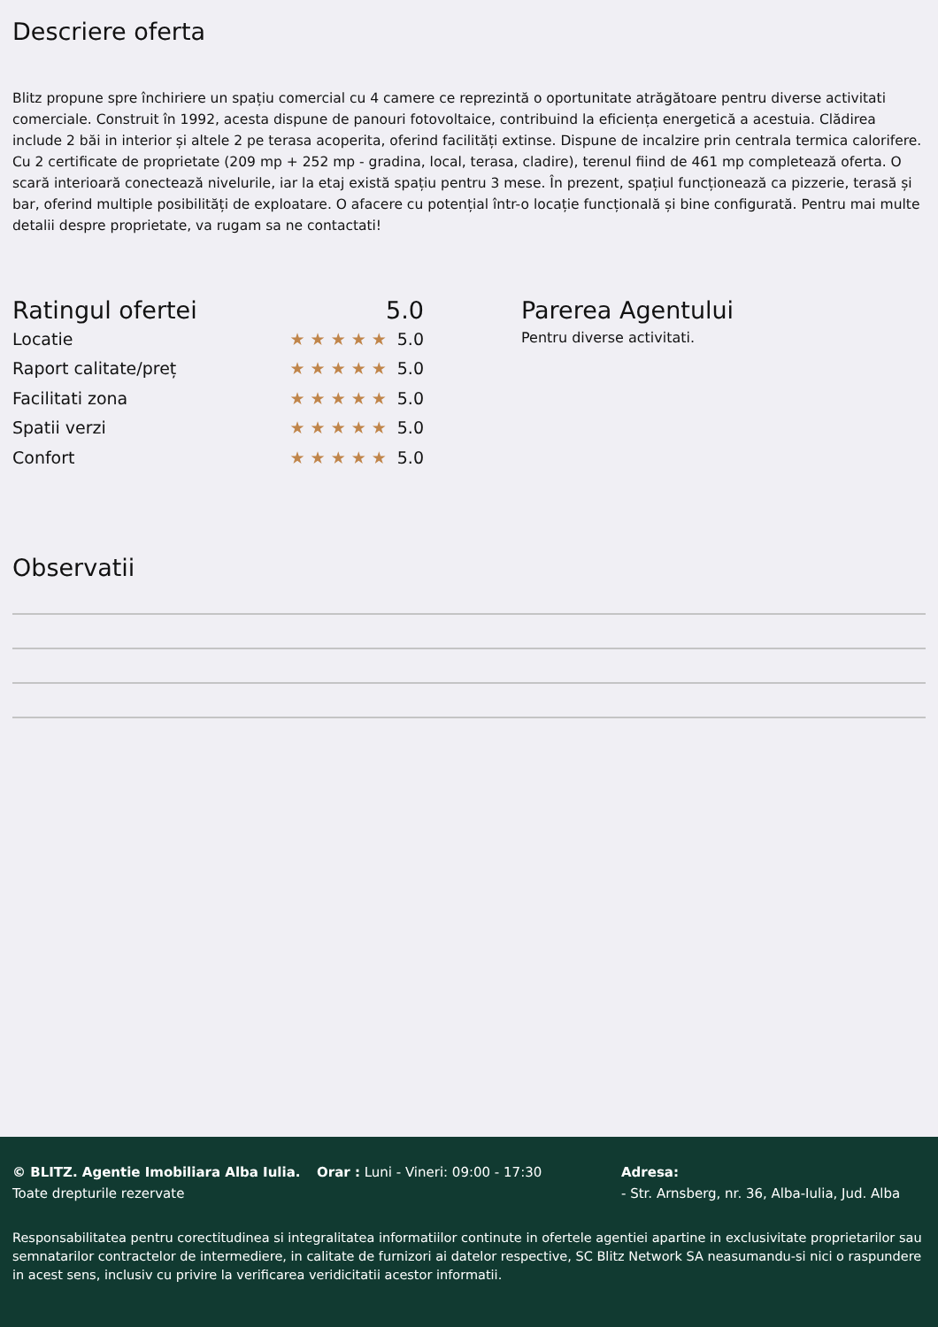Descriere oferta
Blitz propune spre închiriere un spațiu comercial cu 4 camere ce reprezintă o oportunitate atrăgătoare pentru diverse activitati comerciale. Construit în 1992, acesta dispune de panouri fotovoltaice, contribuind la eficiența energetică a acestuia. Clădirea include 2 băi in interior și altele 2 pe terasa acoperita, oferind facilități extinse. Dispune de incalzire prin centrala termica calorifere. Cu 2 certificate de proprietate (209 mp + 252 mp - gradina, local, terasa, cladire), terenul fiind de 461 mp completează oferta. O scară interioară conectează nivelurile, iar la etaj există spațiu pentru 3 mese. În prezent, spațiul funcționează ca pizzerie, terasă și bar, oferind multiple posibilități de exploatare. O afacere cu potențial într-o locație funcțională și bine configurată. Pentru mai multe detalii despre proprietate, va rugam sa ne contactati!
Ratingul ofertei 5.0
Locatie ★★★★★ 5.0
Raport calitate/preț ★★★★★ 5.0
Facilitati zona ★★★★★ 5.0
Spatii verzi ★★★★★ 5.0
Confort ★★★★★ 5.0
Parerea Agentului
Pentru diverse activitati.
Observatii
© BLITZ. Agentie Imobiliara Alba Iulia.
Toate drepturile rezervate
Orar : Luni - Vineri: 09:00 - 17:30 Adresa:
- Str. Arnsberg, nr. 36, Alba-Iulia, Jud. Alba
Responsabilitatea pentru corectitudinea si integralitatea informatiilor continute in ofertele agentiei apartine in exclusivitate proprietarilor sau semnatarilor contractelor de intermediere, in calitate de furnizori ai datelor respective, SC Blitz Network SA neasumandu-si nici o raspundere in acest sens, inclusiv cu privire la verificarea veridicitatii acestor informatii.